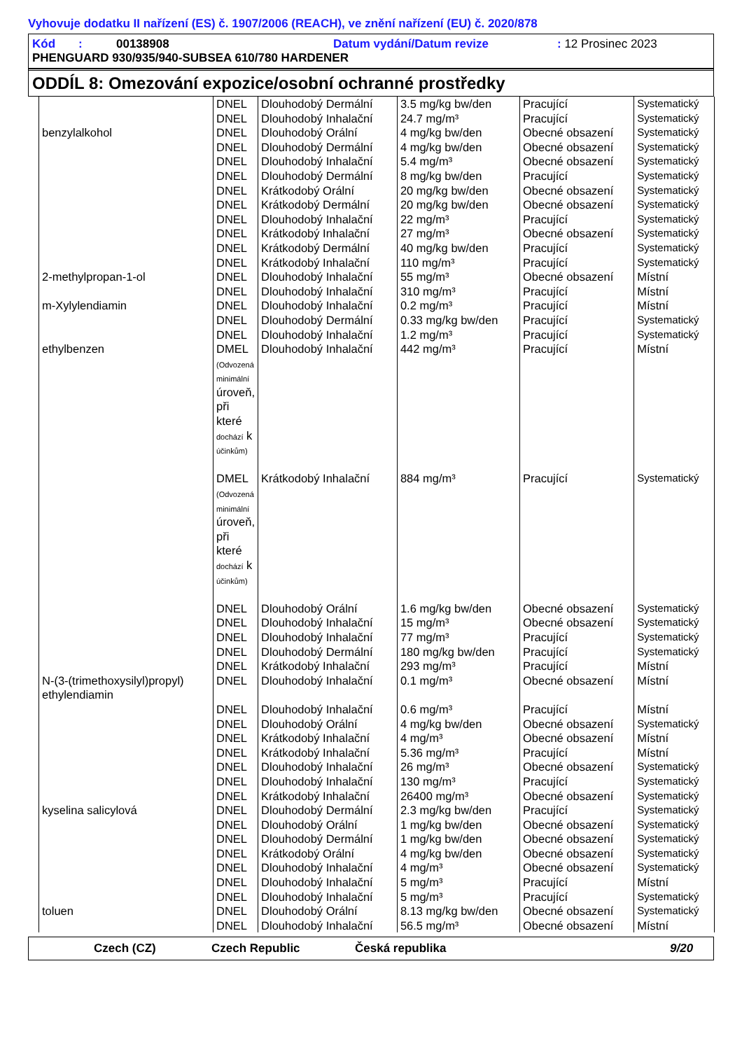Vyhovuje dodatku II nařízení (ES) č. 1907/2006 (REACH), ve znění nařízení (EU) č. 2020/878
Kód : 00138908 Datum vydání/Datum revize: 12 Prosinec 2023
PHENGUARD 930/935/940-SUBSEA 610/780 HARDENER
ODDÍL 8: Omezování expozice/osobní ochranné prostředky
| | DNEL | Dlouhodobý Dermální | 3.5 mg/kg bw/den | Pracující | Systematický |
| | DNEL | Dlouhodobý Inhalační | 24.7 mg/m³ | Pracující | Systematický |
| benzylalkohol | DNEL | Dlouhodobý Orální | 4 mg/kg bw/den | Obecné obsazení | Systematický |
| | DNEL | Dlouhodobý Dermální | 4 mg/kg bw/den | Obecné obsazení | Systematický |
| | DNEL | Dlouhodobý Inhalační | 5.4 mg/m³ | Obecné obsazení | Systematický |
| | DNEL | Dlouhodobý Dermální | 8 mg/kg bw/den | Pracující | Systematický |
| | DNEL | Krátkodobý Orální | 20 mg/kg bw/den | Obecné obsazení | Systematický |
| | DNEL | Krátkodobý Dermální | 20 mg/kg bw/den | Obecné obsazení | Systematický |
| | DNEL | Dlouhodobý Inhalační | 22 mg/m³ | Pracující | Systematický |
| | DNEL | Krátkodobý Inhalační | 27 mg/m³ | Obecné obsazení | Systematický |
| | DNEL | Krátkodobý Dermální | 40 mg/kg bw/den | Pracující | Systematický |
| | DNEL | Krátkodobý Inhalační | 110 mg/m³ | Pracující | Systematický |
| 2-methylpropan-1-ol | DNEL | Dlouhodobý Inhalační | 55 mg/m³ | Obecné obsazení | Místní |
| | DNEL | Dlouhodobý Inhalační | 310 mg/m³ | Pracující | Místní |
| m-Xylylendiamin | DNEL | Dlouhodobý Inhalační | 0.2 mg/m³ | Pracující | Místní |
| | DNEL | Dlouhodobý Dermální | 0.33 mg/kg bw/den | Pracující | Systematický |
| | DNEL | Dlouhodobý Inhalační | 1.2 mg/m³ | Pracující | Systematický |
| ethylbenzen | DMEL (Odvozená minimální úroveň, při které dochází k účinkům) | Dlouhodobý Inhalační | 442 mg/m³ | Pracující | Místní |
| | DMEL (Odvozená minimální úroveň, při které dochází k účinkům) | Krátkodobý Inhalační | 884 mg/m³ | Pracující | Systematický |
| | DNEL | Dlouhodobý Orální | 1.6 mg/kg bw/den | Obecné obsazení | Systematický |
| | DNEL | Dlouhodobý Inhalační | 15 mg/m³ | Obecné obsazení | Systematický |
| | DNEL | Dlouhodobý Inhalační | 77 mg/m³ | Pracující | Systematický |
| | DNEL | Dlouhodobý Dermální | 180 mg/kg bw/den | Pracující | Systematický |
| | DNEL | Krátkodobý Inhalační | 293 mg/m³ | Pracující | Místní |
| N-(3-(trimethoxysilyl)propyl) ethylendiamin | DNEL | Dlouhodobý Inhalační | 0.1 mg/m³ | Obecné obsazení | Místní |
| | DNEL | Dlouhodobý Inhalační | 0.6 mg/m³ | Pracující | Místní |
| | DNEL | Dlouhodobý Orální | 4 mg/kg bw/den | Obecné obsazení | Systematický |
| | DNEL | Krátkodobý Inhalační | 4 mg/m³ | Obecné obsazení | Místní |
| | DNEL | Krátkodobý Inhalační | 5.36 mg/m³ | Pracující | Místní |
| | DNEL | Dlouhodobý Inhalační | 26 mg/m³ | Obecné obsazení | Systematický |
| | DNEL | Dlouhodobý Inhalační | 130 mg/m³ | Pracující | Systematický |
| | DNEL | Krátkodobý Inhalační | 26400 mg/m³ | Obecné obsazení | Systematický |
| kyselina salicylová | DNEL | Dlouhodobý Dermální | 2.3 mg/kg bw/den | Pracující | Systematický |
| | DNEL | Dlouhodobý Orální | 1 mg/kg bw/den | Obecné obsazení | Systematický |
| | DNEL | Dlouhodobý Dermální | 1 mg/kg bw/den | Obecné obsazení | Systematický |
| | DNEL | Krátkodobý Orální | 4 mg/kg bw/den | Obecné obsazení | Systematický |
| | DNEL | Dlouhodobý Inhalační | 4 mg/m³ | Obecné obsazení | Systematický |
| | DNEL | Dlouhodobý Inhalační | 5 mg/m³ | Pracující | Místní |
| | DNEL | Dlouhodobý Inhalační | 5 mg/m³ | Pracující | Systematický |
| toluen | DNEL | Dlouhodobý Orální | 8.13 mg/kg bw/den | Obecné obsazení | Systematický |
| | DNEL | Dlouhodobý Inhalační | 56.5 mg/m³ | Obecné obsazení | Místní |
Czech (CZ) Czech Republic Česká republika 9/20